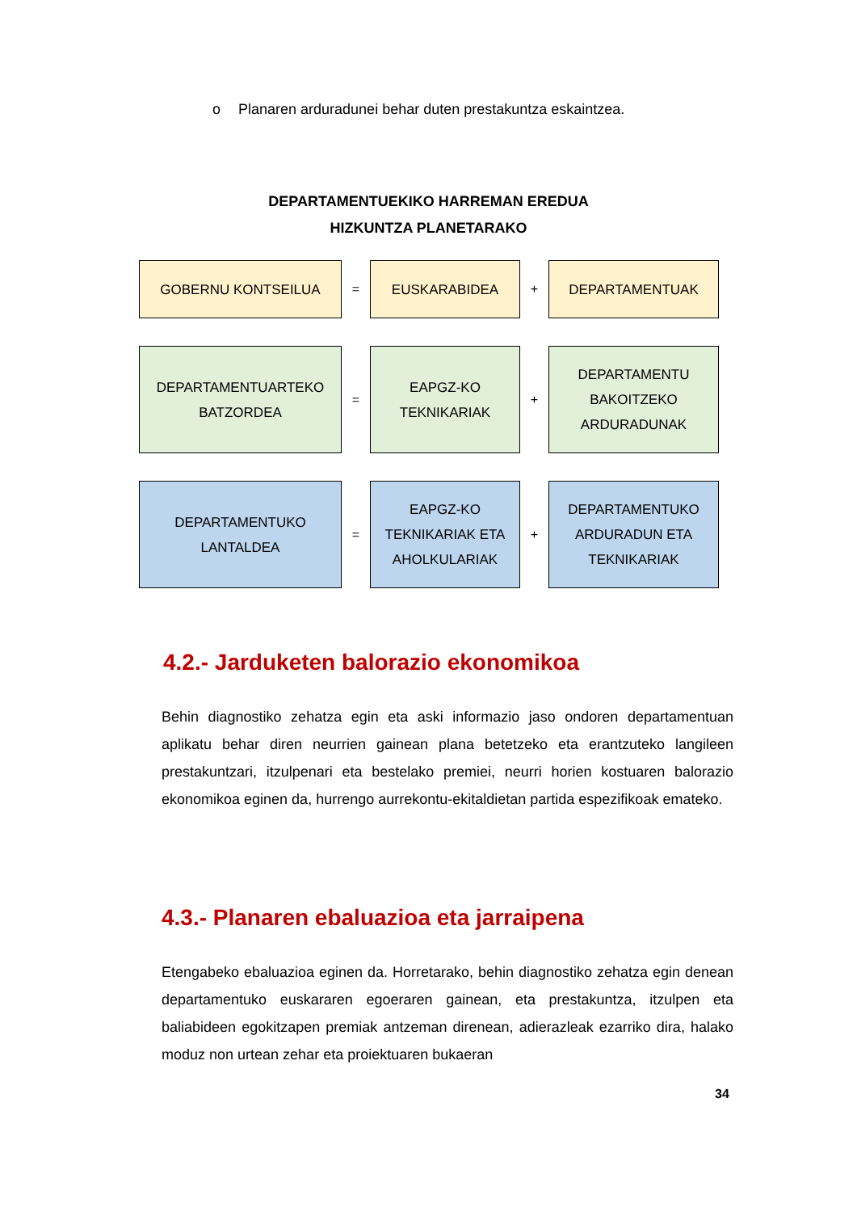o Planaren arduradunei behar duten prestakuntza eskaintzea.
DEPARTAMENTUEKIKO HARREMAN EREDUA
HIZKUNTZA PLANETARAKO
GOBERNU KONTSEILUA
=
EUSKARABIDEA
+
DEPARTAMENTUAK
DEPARTAMENTUARTEKO
BATZORDEA
=
EAPGZ-KO
TEKNIKARIAK
+
DEPARTAMENTU
BAKOITZEKO
ARDURADUNAK
DEPARTAMENTUKO
LANTALDEA
=
EAPGZ-KO
TEKNIKARIAK ETA
AHOLKULARIAK
+
DEPARTAMENTUKO
ARDURADUN ETA
TEKNIKARIAK
4.2.- Jarduketen balorazio ekonomikoa
Behin diagnostiko zehatza egin eta aski informazio jaso ondoren departamentuan aplikatu behar diren neurrien gainean plana betetzeko eta erantzuteko langileen prestakuntzari, itzulpenari eta bestelako premiei, neurri horien kostuaren balorazio ekonomikoa eginen da, hurrengo aurrekontu-ekitaldietan partida espezifikoak emateko.
4.3.- Planaren ebaluazioa eta jarraipena
Etengabeko ebaluazioa eginen da. Horretarako, behin diagnostiko zehatza egin denean departamentuko euskararen egoeraren gainean, eta prestakuntza, itzulpen eta baliabideen egokitzapen premiak antzeman direnean, adierazleak ezarriko dira, halako moduz non urtean zehar eta proiektuaren bukaeran
34